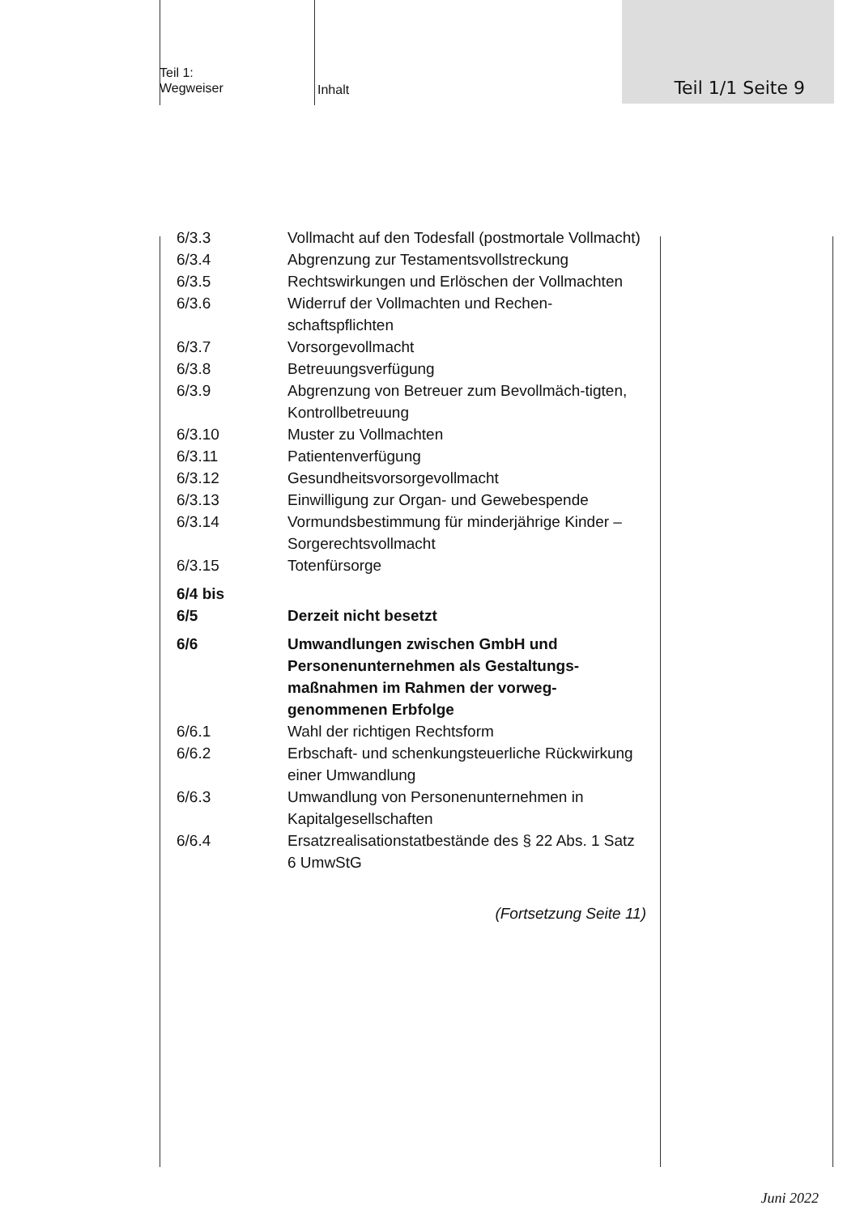Teil 1/1 Seite 9
Teil 1:
Wegweiser
Inhalt
6/3.3 Vollmacht auf den Todesfall (postmortale Vollmacht)
6/3.4 Abgrenzung zur Testamentsvollstreckung
6/3.5 Rechtswirkungen und Erlöschen der Vollmachten
6/3.6 Widerruf der Vollmachten und Rechen-schaftspflichten
6/3.7 Vorsorgevollmacht
6/3.8 Betreuungsverfügung
6/3.9 Abgrenzung von Betreuer zum Bevollmäch-tigten, Kontrollbetreuung
6/3.10 Muster zu Vollmachten
6/3.11 Patientenverfügung
6/3.12 Gesundheitsvorsorgevollmacht
6/3.13 Einwilligung zur Organ- und Gewebespende
6/3.14 Vormundsbestimmung für minderjährige Kinder – Sorgerechtsvollmacht
6/3.15 Totenfürsorge
6/4 bis
6/5
Derzeit nicht besetzt
6/6 Umwandlungen zwischen GmbH und Personenunternehmen als Gestaltungs-maßnahmen im Rahmen der vorweg-genommenen Erbfolge
6/6.1 Wahl der richtigen Rechtsform
6/6.2 Erbschaft- und schenkungsteuerliche Rückwirkung einer Umwandlung
6/6.3 Umwandlung von Personenunternehmen in Kapitalgesellschaften
6/6.4 Ersatzrealisationstatbestände des § 22 Abs. 1 Satz 6 UmwStG
(Fortsetzung Seite 11)
Juni 2022